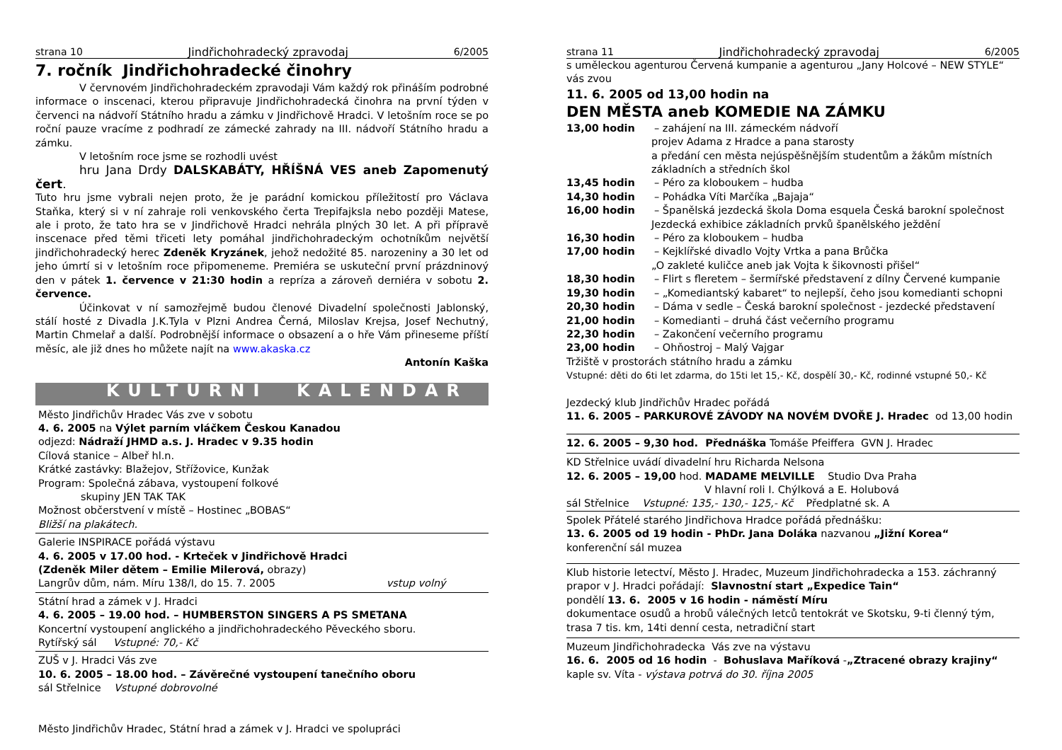strana 10 Jindřichohradecký zpravodaj 6/2005
7. ročník Jindřichohradecké činohry
V červnovém Jindřichohradeckém zpravodaji Vám každý rok přináším podrobné informace o inscenaci, kterou připravuje Jindřichohradecká činohra na první týden v červenci na nádvoří Státního hradu a zámku v Jindřichově Hradci. V letošním roce se po roční pauze vracíme z podhradí ze zámecké zahrady na III. nádvoří Státního hradu a zámku.
V letošním roce jsme se rozhodli uvést
hru Jana Drdy DALSKABÁTY, HŘÍŠNÁ VES aneb Zapomenutý čert.
Tuto hru jsme vybrali nejen proto, že je parádní komickou příležitostí pro Václava Staňka, který si v ní zahraje roli venkovského čerta Trepifajksla nebo později Matese, ale i proto, že tato hra se v Jindřichově Hradci nehrála plných 30 let. A při přípravě inscenace před těmi třiceti lety pomáhal jindřichohradeckým ochotníkům největší jindřichohradecký herec Zdeněk Kryzánek, jehož nedožité 85. narozeniny a 30 let od jeho úmrtí si v letošním roce připomeneme. Premiéra se uskuteční první prázdninový den v pátek 1. července v 21:30 hodin a repríza a zároveň derniéra v sobotu 2. července.
Účinkovat v ní samozřejmě budou členové Divadelní společnosti Jablonský, stálí hosté z Divadla J.K.Tyla v Plzni Andrea Černá, Miloslav Krejsa, Josef Nechutný, Martin Chmelař a další. Podrobnější informace o obsazení a o hře Vám přineseme příští měsíc, ale již dnes ho můžete najít na www.akaska.cz
Antonín Kaška
KULTURNÍ KALENDÁŘ
Město Jindřichův Hradec Vás zve v sobotu
4. 6. 2005 na Výlet parním vláčkem Českou Kanadou
odjezd: Nádraží JHMD a.s. J. Hradec v 9.35 hodin
Cílová stanice – Albeř hl.n.
Krátké zastávky: Blažejov, Střížovice, Kunžak
Program: Společná zábava, vystoupení folkové
skupiny JEN TAK TAK
Možnost občerstvení v místě – Hostinec „BOBAS“
Bližší na plakátech.
Galerie INSPIRACE pořádá výstavu
4. 6. 2005 v 17.00 hod. - Krteček v Jindřichově Hradci
(Zdeněk Miler dětem – Emilie Milerová, obrazy)
Langrův dům, nám. Míru 138/I, do 15. 7. 2005 vstup volný
Státní hrad a zámek v J. Hradci
4. 6. 2005 – 19.00 hod. – HUMBERSTON SINGERS A PS SMETANA
Koncertní vystoupení anglického a jindřichohradeckého Pěveckého sboru.
Rytířský sál Vstupné: 70,- Kč
ZUŠ v J. Hradci Vás zve
10. 6. 2005 – 18.00 hod. – Závěrečné vystoupení tanečního oboru
sál Střelnice Vstupné dobrovolné
Město Jindřichův Hradec, Státní hrad a zámek v J. Hradci ve spolupráci
strana 11 Jindřichohradecký zpravodaj 6/2005
s uměleckou agenturou Červená kumpanie a agenturou „Jany Holcové – NEW STYLE“ vás zvou
11. 6. 2005 od 13,00 hodin na
DEN MĚSTA aneb KOMEDIE NA ZÁMKU
13,00 hodin – zahájení na III. zámeckém nádvoří
projev Adama z Hradce a pana starosty
a předání cen města nejúspěšnějším studentům a žákům místních základních a středních škol
13,45 hodin – Péro za kloboukem – hudba
14,30 hodin – Pohádka Víti Marčíka „Bajaja“
16,00 hodin – Španělská jezdecká škola Doma esquela Česká barokní společnost
Jezdecká exhibice základních prvků španělského ježdění
16,30 hodin – Péro za kloboukem – hudba
17,00 hodin – Kejklířské divadlo Vojty Vrtka a pana Brůčka
„O zakleté kuličce aneb jak Vojta k šikovnosti přišel“
18,30 hodin – Flirt s fleretem – šermířské představení z dílny Červené kumpanie
19,30 hodin – „Komediantský kabaret“ to nejlepší, čeho jsou komedianti schopni
20,30 hodin – Dáma v sedle – Česká barokní společnost - jezdecké představení
21,00 hodin – Komedianti – druhá část večerního programu
22,30 hodin – Zakončení večerního programu
23,00 hodin – Ohňostroj – Malý Vajgar
Tržiště v prostorách státního hradu a zámku
Vstupné: děti do 6ti let zdarma, do 15ti let 15,- Kč, dospělí 30,- Kč, rodinné vstupné 50,- Kč
Jezdecký klub Jindřichův Hradec pořádá
11. 6. 2005 – PARKUROVÉ ZÁVODY NA NOVÉM DVOŘE J. Hradec od 13,00 hodin
12. 6. 2005 – 9,30 hod. Přednáška Tomáše Pfeiffera GVN J. Hradec
KD Střelnice uvádí divadelní hru Richarda Nelsona
12. 6. 2005 – 19,00 hod. MADAME MELVILLE Studio Dva Praha
V hlavní roli I. Chýlková a E. Holubová
sál Střelnice Vstupné: 135,- 130,- 125,- Kč Předplatné sk. A
Spolek Přátelé starého Jindřichova Hradce pořádá přednášku:
13. 6. 2005 od 19 hodin - PhDr. Jana Doláka nazvanou „Jižní Korea“
konferenční sál muzea
Klub historie letectví, Město J. Hradec, Muzeum Jindřichohradecka a 153. záchranný prapor v J. Hradci pořádají: Slavnostní start „Expedice Tain“
pondělí 13. 6. 2005 v 16 hodin - náměstí Míru
dokumentace osudů a hrobů válečných letců tentokrát ve Skotsku, 9-ti členný tým, trasa 7 tis. km, 14ti denní cesta, netradiční start
Muzeum Jindřichohradecka Vás zve na výstavu
16. 6. 2005 od 16 hodin - Bohuslava Maříková -„Ztracené obrazy krajiny“
kaple sv. Víta - výstava potrvá do 30. října 2005